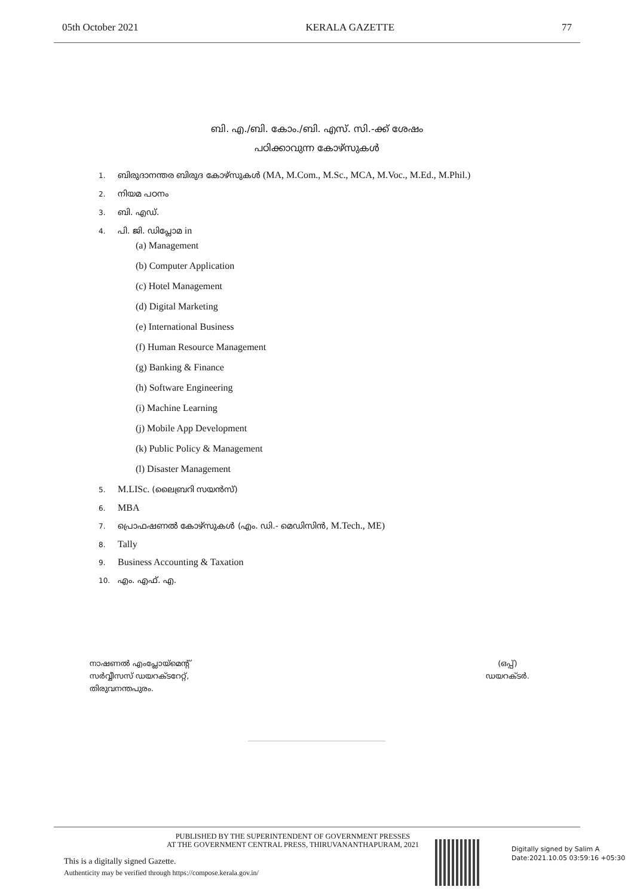05th October 2021 KERALA GAZETTE 77
ബി. എ./ബി. കോം./ബി. എസ്. സി.-ക്ക് ശേഷം
പഠിക്കാവുന്ന കോഴ്സുകള്‍
1. ബിരുദാനന്തര ബിരുദ കോഴ്സുകള്‍ (MA, M.Com., M.Sc., MCA, M.Voc., M.Ed., M.Phil.)
2. നിയമ പഠനം
3. ബി. എഡ്.
4. പി. ജി. ഡിപ്ലോമ in
(a) Management
(b) Computer Application
(c) Hotel Management
(d) Digital Marketing
(e) International Business
(f) Human Resource Management
(g) Banking & Finance
(h) Software Engineering
(i) Machine Learning
(j) Mobile App Development
(k) Public Policy & Management
(l) Disaster Management
5. M.LISc. (ലൈബ്രറി സയന്‍സ്)
6. MBA
7. പ്രൊഫഷണല്‍ കോഴ്സുകള്‍ (എം. ഡി.- മെഡിസിന്‍, M.Tech., ME)
8. Tally
9. Business Accounting & Taxation
10. എം. എഫ്. എ.
നാഷണല്‍ എംപ്ലോയ്മെന്റ്
സര്‍വ്വീസസ് ഡയറക്ടറേറ്റ്,
തിരുവനന്തപുരം.
(ഒപ്പ്)
ഡയറക്ടര്‍.
PUBLISHED BY THE SUPERINTENDENT OF GOVERNMENT PRESSES
AT THE GOVERNMENT CENTRAL PRESS, THIRUVANANTHAPURAM, 2021
This is a digitally signed Gazette.
Authenticity may be verified through https://compose.kerala.gov.in/
Digitally signed by Salim A
Date:2021.10.05 03:59:16 +05:30